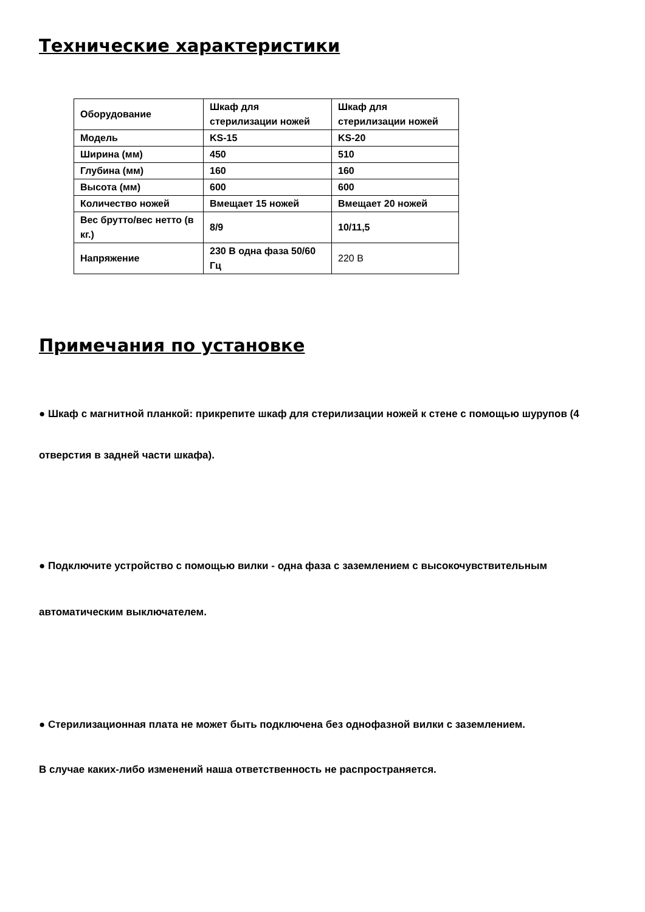Технические характеристики
| Оборудование | Шкаф для стерилизации ножей | Шкаф для стерилизации ножей |
| Модель | KS-15 | KS-20 |
| Ширина (мм) | 450 | 510 |
| Глубина (мм) | 160 | 160 |
| Высота (мм) | 600 | 600 |
| Количество ножей | Вмещает 15 ножей | Вмещает 20 ножей |
| Вес брутто/вес нетто (в кг.) | 8/9 | 10/11,5 |
| Напряжение | 230 В одна фаза 50/60 Гц | 220 В |
Примечания по установке
● Шкаф с магнитной планкой: прикрепите шкаф для стерилизации ножей к стене с помощью шурупов (4 отверстия в задней части шкафа).
● Подключите устройство с помощью вилки - одна фаза с заземлением с высокочувствительным автоматическим выключателем.
● Стерилизационная плата не может быть подключена без однофазной вилки с заземлением.
В случае каких-либо изменений наша ответственность не распространяется.